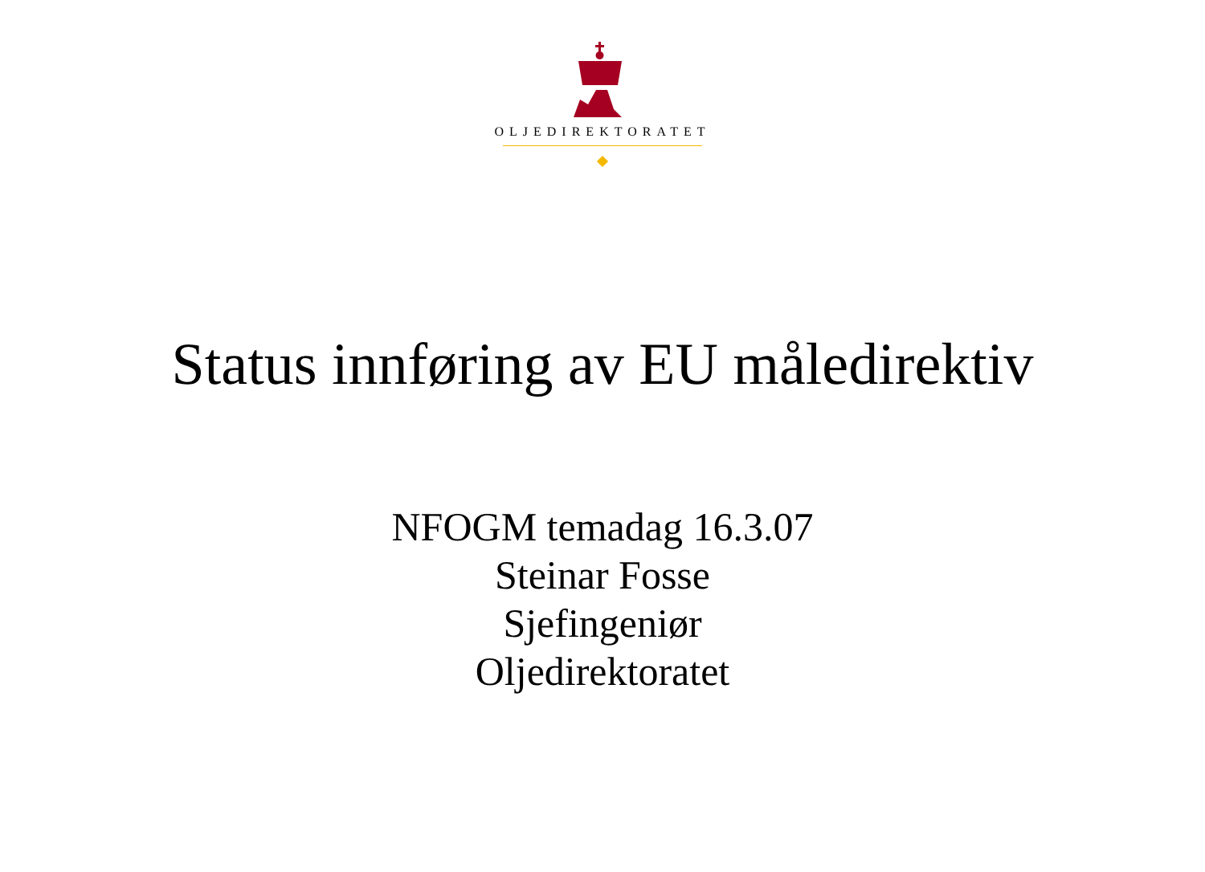OLJEDIREKTORATET
Status innføring av EU måledirektiv
NFOGM temadag 16.3.07
Steinar Fosse
Sjefingeniør
Oljedirektoratet